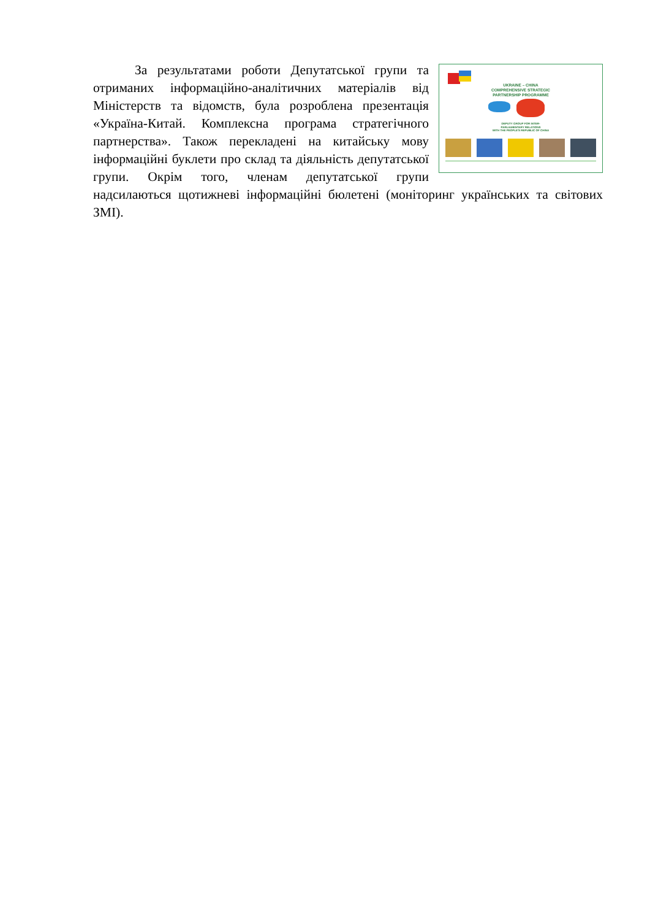UKRAINE – CHINA
COMPREHENSIVE STRATEGIC
PARTNERSHIP PROGRAMME
DEPUTY GROUP FOR INTER-
PARLIAMENTARY RELATIONS
WITH THE PEOPLE'S REPUBLIC OF CHINA
За результатами роботи Депутатської групи та отриманих інформаційно-аналітичних матеріалів від Міністерств та відомств, була розроблена презентація «Україна-Китай. Комплексна програма стратегічного партнерства». Також перекладені на китайську мову інформаційні буклети про склад та діяльність депутатської групи. Окрім того, членам депутатської групи надсилаються щотижневі інформаційні бюлетені (моніторинг українських та світових ЗМІ).